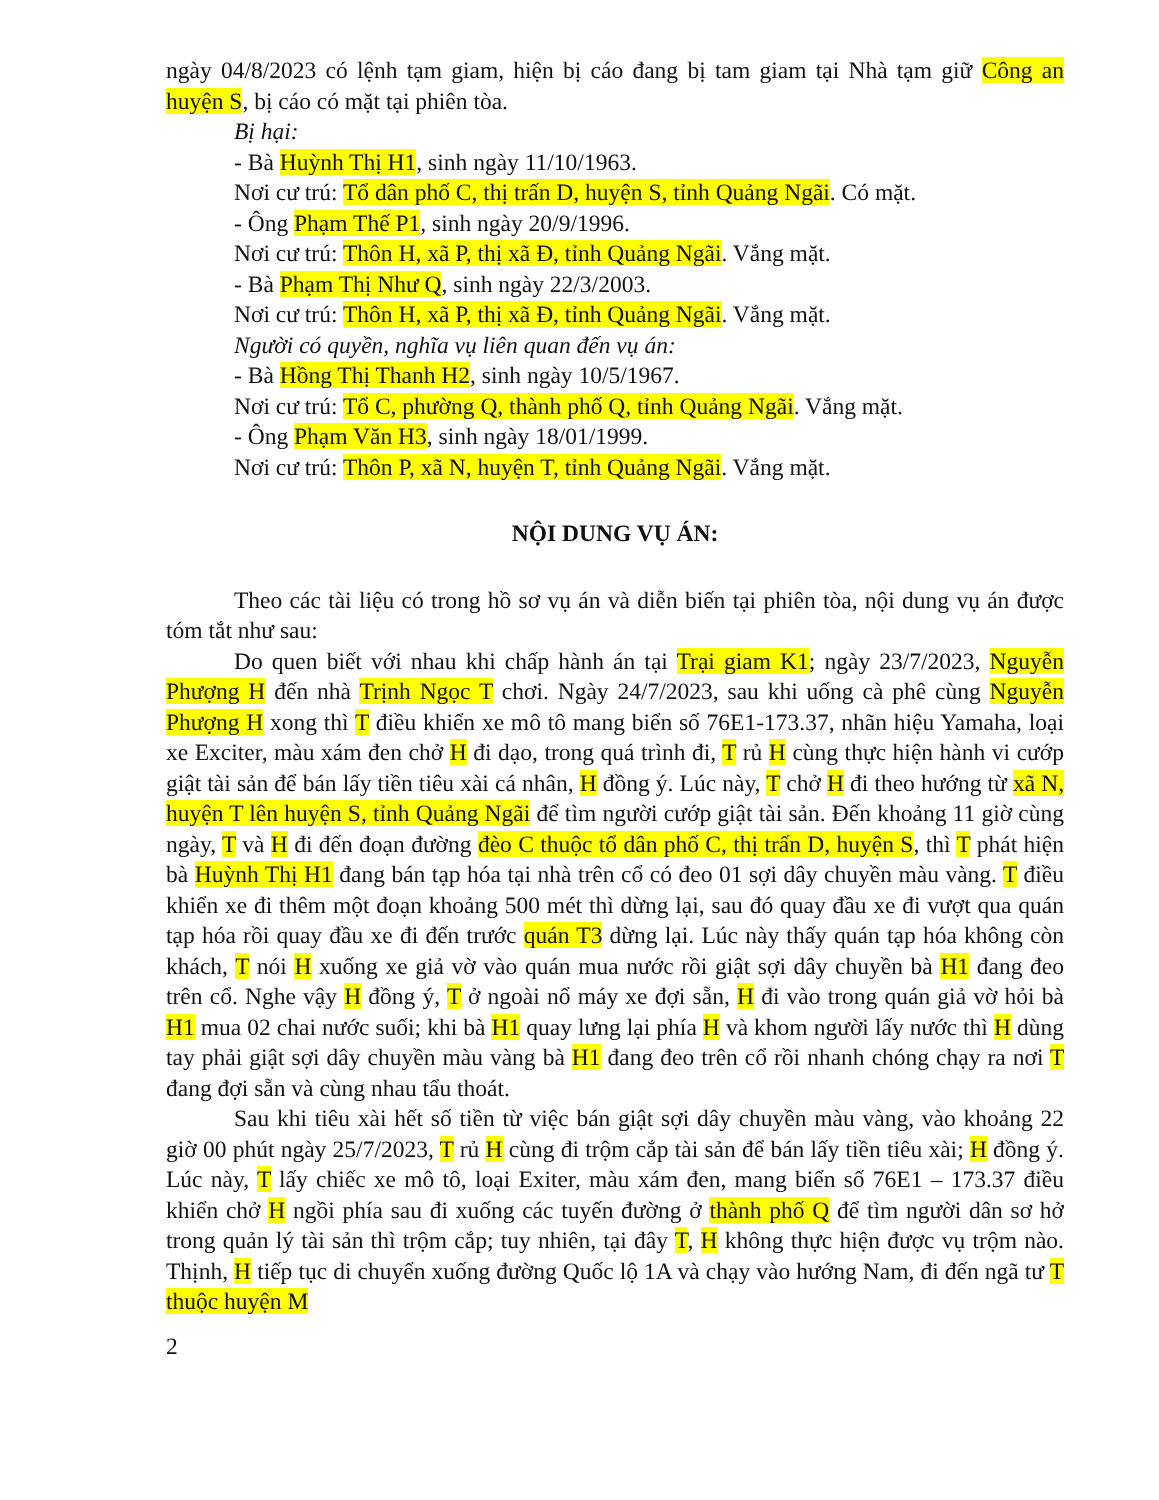ngày 04/8/2023 có lệnh tạm giam, hiện bị cáo đang bị tam giam tại Nhà tạm giữ Công an huyện S, bị cáo có mặt tại phiên tòa.
Bị hại:
- Bà Huỳnh Thị H1, sinh ngày 11/10/1963.
Nơi cư trú: Tổ dân phố C, thị trấn D, huyện S, tỉnh Quảng Ngãi. Có mặt.
- Ông Phạm Thế P1, sinh ngày 20/9/1996.
Nơi cư trú: Thôn H, xã P, thị xã Đ, tỉnh Quảng Ngãi. Vắng mặt.
- Bà Phạm Thị Như Q, sinh ngày 22/3/2003.
Nơi cư trú: Thôn H, xã P, thị xã Đ, tỉnh Quảng Ngãi. Vắng mặt.
Người có quyền, nghĩa vụ liên quan đến vụ án:
- Bà Hồng Thị Thanh H2, sinh ngày 10/5/1967.
Nơi cư trú: Tổ C, phường Q, thành phố Q, tỉnh Quảng Ngãi. Vắng mặt.
- Ông Phạm Văn H3, sinh ngày 18/01/1999.
Nơi cư trú: Thôn P, xã N, huyện T, tỉnh Quảng Ngãi. Vắng mặt.
NỘI DUNG VỤ ÁN:
Theo các tài liệu có trong hồ sơ vụ án và diễn biến tại phiên tòa, nội dung vụ án được tóm tắt như sau:
Do quen biết với nhau khi chấp hành án tại Trại giam K1; ngày 23/7/2023, Nguyễn Phượng H đến nhà Trịnh Ngọc T chơi. Ngày 24/7/2023, sau khi uống cà phê cùng Nguyễn Phượng H xong thì T điều khiển xe mô tô mang biển số 76E1-173.37, nhãn hiệu Yamaha, loại xe Exciter, màu xám đen chở H đi dạo, trong quá trình đi, T rủ H cùng thực hiện hành vi cướp giật tài sản để bán lấy tiền tiêu xài cá nhân, H đồng ý. Lúc này, T chở H đi theo hướng từ xã N, huyện T lên huyện S, tỉnh Quảng Ngãi để tìm người cướp giật tài sản. Đến khoảng 11 giờ cùng ngày, T và H đi đến đoạn đường đèo C thuộc tổ dân phố C, thị trấn D, huyện S, thì T phát hiện bà Huỳnh Thị H1 đang bán tạp hóa tại nhà trên cổ có đeo 01 sợi dây chuyền màu vàng. T điều khiển xe đi thêm một đoạn khoảng 500 mét thì dừng lại, sau đó quay đầu xe đi vượt qua quán tạp hóa rồi quay đầu xe đi đến trước quán T3 dừng lại. Lúc này thấy quán tạp hóa không còn khách, T nói H xuống xe giả vờ vào quán mua nước rồi giật sợi dây chuyền bà H1 đang đeo trên cổ. Nghe vậy H đồng ý, T ở ngoài nổ máy xe đợi sẵn, H đi vào trong quán giả vờ hỏi bà H1 mua 02 chai nước suối; khi bà H1 quay lưng lại phía H và khom người lấy nước thì H dùng tay phải giật sợi dây chuyền màu vàng bà H1 đang đeo trên cổ rồi nhanh chóng chạy ra nơi T đang đợi sẵn và cùng nhau tẩu thoát.
Sau khi tiêu xài hết số tiền từ việc bán giật sợi dây chuyền màu vàng, vào khoảng 22 giờ 00 phút ngày 25/7/2023, T rủ H cùng đi trộm cắp tài sản để bán lấy tiền tiêu xài; H đồng ý. Lúc này, T lấy chiếc xe mô tô, loại Exiter, màu xám đen, mang biển số 76E1 – 173.37 điều khiển chở H ngồi phía sau đi xuống các tuyến đường ở thành phố Q để tìm người dân sơ hở trong quản lý tài sản thì trộm cắp; tuy nhiên, tại đây T, H không thực hiện được vụ trộm nào. Thịnh, H tiếp tục di chuyển xuống đường Quốc lộ 1A và chạy vào hướng Nam, đi đến ngã tư T thuộc huyện M
2